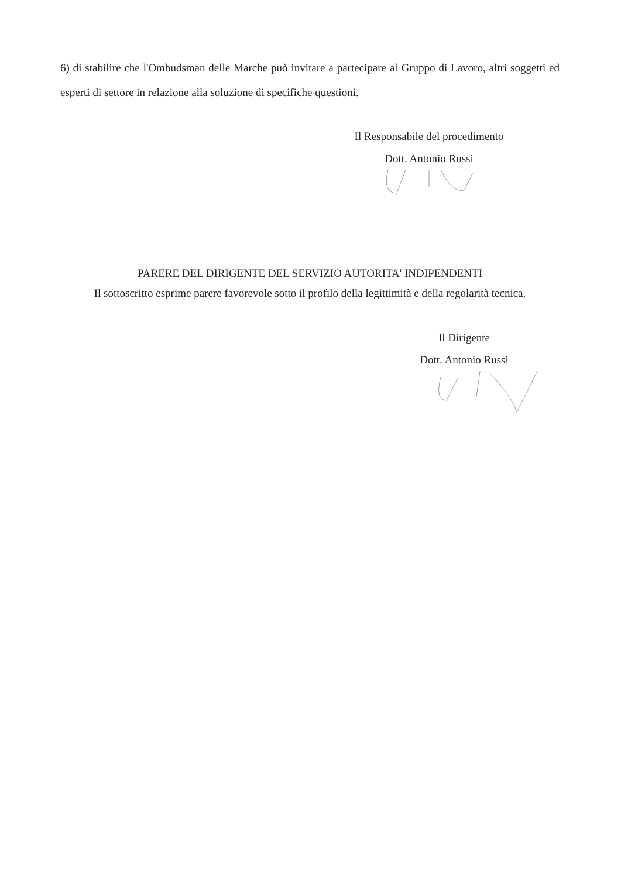6) di stabilire che l'Ombudsman delle Marche può invitare a partecipare al Gruppo di Lavoro, altri soggetti ed esperti di settore in relazione alla soluzione di specifiche questioni.
Il Responsabile del procedimento
Dott. Antonio Russi
PARERE DEL DIRIGENTE DEL SERVIZIO AUTORITA' INDIPENDENTI
Il sottoscritto esprime parere favorevole sotto il profilo della legittimità e della regolarità tecnica.
Il Dirigente
Dott. Antonio Russi